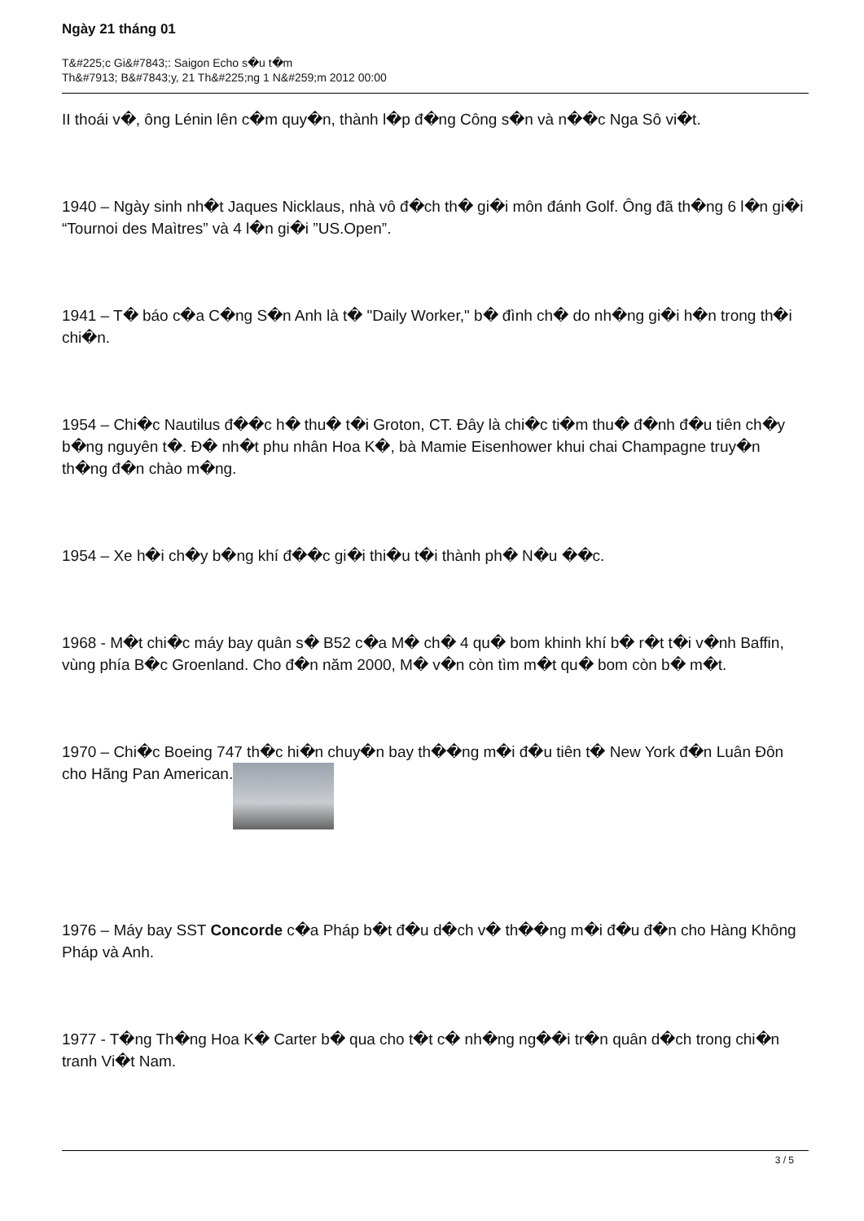Ngày 21 tháng 01
T&#225;c Gi&#7843;: Saigon Echo s�u t�m
Th&#7913; B&#7843;y, 21 Th&#225;ng 1 N&#259;m 2012 00:00
II thoái v�, ông Lénin lên c�m quy�n, thành l�p đ�ng Công s�n và n��c Nga Sô vi�t.
1940 – Ngày sinh nh�t Jaques Nicklaus, nhà vô đ�ch th� gi�i môn đánh Golf. Ông đã th�ng 6 l�n gi�i “Tournoi des Maìtres” và 4 l�n gi�i ”US.Open”.
1941 – T� báo c�a C�ng S�n Anh là t� "Daily Worker," b� đình ch� do nh�ng gi�i h�n trong th�i chi�n.
1954 – Chi�c Nautilus đ��c h� thu� t�i Groton, CT. Đây là chi�c ti�m thu� đ�nh đ�u tiên ch�y b�ng nguyên t�. Đ� nh�t phu nhân Hoa K�, bà Mamie Eisenhower khui chai Champagne truy�n th�ng đ�n chào m�ng.
1954 – Xe h�i ch�y b�ng khí đ��c gi�i thi�u t�i thành ph� N�u ��c.
1968 - M�t chi�c máy bay quân s� B52 c�a M� ch� 4 qu� bom khinh khí b� r�t t�i v�nh Baffin, vùng phía B�c Groenland. Cho đ�n năm 2000, M� v�n còn tìm m�t qu� bom còn b� m�t.
1970 – Chi�c Boeing 747 th�c hi�n chuy�n bay th��ng m�i đ�u tiên t� New York đ�n Luân Đôn cho Hãng Pan American.
1976 – Máy bay SST Concorde c�a Pháp b�t đ�u d�ch v� th��ng m�i đ�u đ�n cho Hàng Không Pháp và Anh.
1977 - T�ng Th�ng Hoa K� Carter b� qua cho t�t c� nh�ng ng��i tr�n quân d�ch trong chi�n tranh Vi�t Nam.
3 / 5